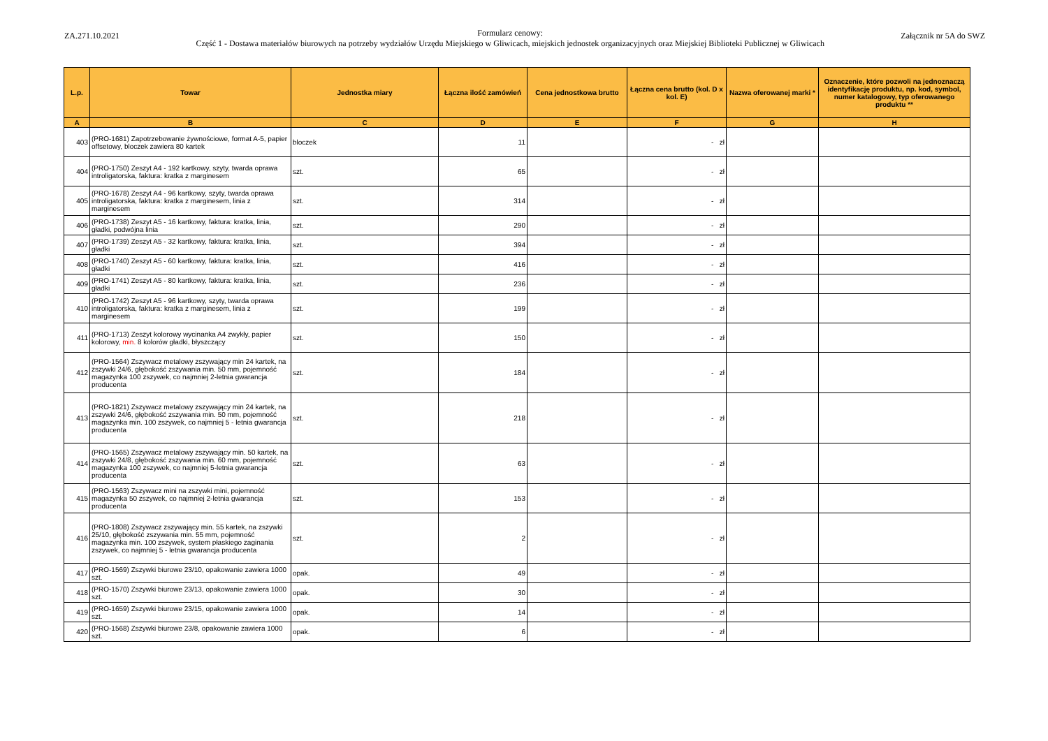ZA.271.10.2021 Załącznik nr 5A do SWZ
Formularz cenowy:
Część 1 - Dostawa materiałów biurowych na potrzeby wydziałów Urzędu Miejskiego w Gliwicach, miejskich jednostek organizacyjnych oraz Miejskiej Biblioteki Publicznej w Gliwicach
| L.p. | Towar | Jednostka miary | Łączna ilość zamówień | Cena jednostkowa brutto | Łączna cena brutto (kol. D x kol. E) | Nazwa oferowanej marki * | Oznaczenie, które pozwoli na jednoznaczą identyfikację produktu, np. kod, symbol, numer katalogowy, typ oferowanego produktu ** |
| --- | --- | --- | --- | --- | --- | --- | --- |
| A | B | C | D | E | F | G | H |
| 403 | (PRO-1681) Zapotrzebowanie żywnościowe, format A-5, papier offsetowy, bloczek zawiera 80 kartek | bloczek | 11 | | - zł | | |
| 404 | (PRO-1750) Zeszyt A4 - 192 kartkowy, szyty, twarda oprawa introligatorska, faktura: kratka z marginesem | szt. | 65 | | - zł | | |
| 405 | (PRO-1678) Zeszyt A4 - 96 kartkowy, szyty, twarda oprawa introligatorska, faktura: kratka z marginesem, linia z marginesem | szt. | 314 | | - zł | | |
| 406 | (PRO-1738) Zeszyt A5 - 16 kartkowy, faktura: kratka, linia, gładki, podwójna linia | szt. | 290 | | - zł | | |
| 407 | (PRO-1739) Zeszyt A5 - 32 kartkowy, faktura: kratka, linia, gładki | szt. | 394 | | - zł | | |
| 408 | (PRO-1740) Zeszyt A5 - 60 kartkowy, faktura: kratka, linia, gładki | szt. | 416 | | - zł | | |
| 409 | (PRO-1741) Zeszyt A5 - 80 kartkowy, faktura: kratka, linia, gładki | szt. | 236 | | - zł | | |
| 410 | (PRO-1742) Zeszyt A5 - 96 kartkowy, szyty, twarda oprawa introligatorska, faktura: kratka z marginesem, linia z marginesem | szt. | 199 | | - zł | | |
| 411 | (PRO-1713) Zeszyt kolorowy wycinanka A4 zwykły, papier kolorowy, min. 8 kolorów gładki, błyszczący | szt. | 150 | | - zł | | |
| 412 | (PRO-1564) Zszywacz metalowy zszywający min 24 kartek, na zszywki 24/6, głębokość zszywania min. 50 mm, pojemność magazynka 100 zszywek, co najmniej 2-letnia gwarancja producenta | szt. | 184 | | - zł | | |
| 413 | (PRO-1821) Zszywacz metalowy zszywający min 24 kartek, na zszywki 24/6, głębokość zszywania min. 50 mm, pojemność magazynka min. 100 zszywek, co najmniej 5 - letnia gwarancja producenta | szt. | 218 | | - zł | | |
| 414 | (PRO-1565) Zszywacz metalowy zszywający min. 50 kartek, na zszywki 24/8, głębokość zszywania min. 60 mm, pojemność magazynka 100 zszywek, co najmniej 5-letnia gwarancja producenta | szt. | 63 | | - zł | | |
| 415 | (PRO-1563) Zszywacz mini na zszywki mini, pojemność magazynka 50 zszywek, co najmniej 2-letnia gwarancja producenta | szt. | 153 | | - zł | | |
| 416 | (PRO-1808) Zszywacz zszywający min. 55 kartek, na zszywki 25/10, głębokość zszywania min. 55 mm, pojemność magazynka min. 100 zszywek, system płaskiego zaginania zszywek, co najmniej 5 - letnia gwarancja producenta | szt. | 2 | | - zł | | |
| 417 | (PRO-1569) Zszywki biurowe 23/10, opakowanie zawiera 1000 szt. | opak. | 49 | | - zł | | |
| 418 | (PRO-1570) Zszywki biurowe 23/13, opakowanie zawiera 1000 szt. | opak. | 30 | | - zł | | |
| 419 | (PRO-1659) Zszywki biurowe 23/15, opakowanie zawiera 1000 szt. | opak. | 14 | | - zł | | |
| 420 | (PRO-1568) Zszywki biurowe 23/8, opakowanie zawiera 1000 szt. | opak. | 6 | | - zł | | |